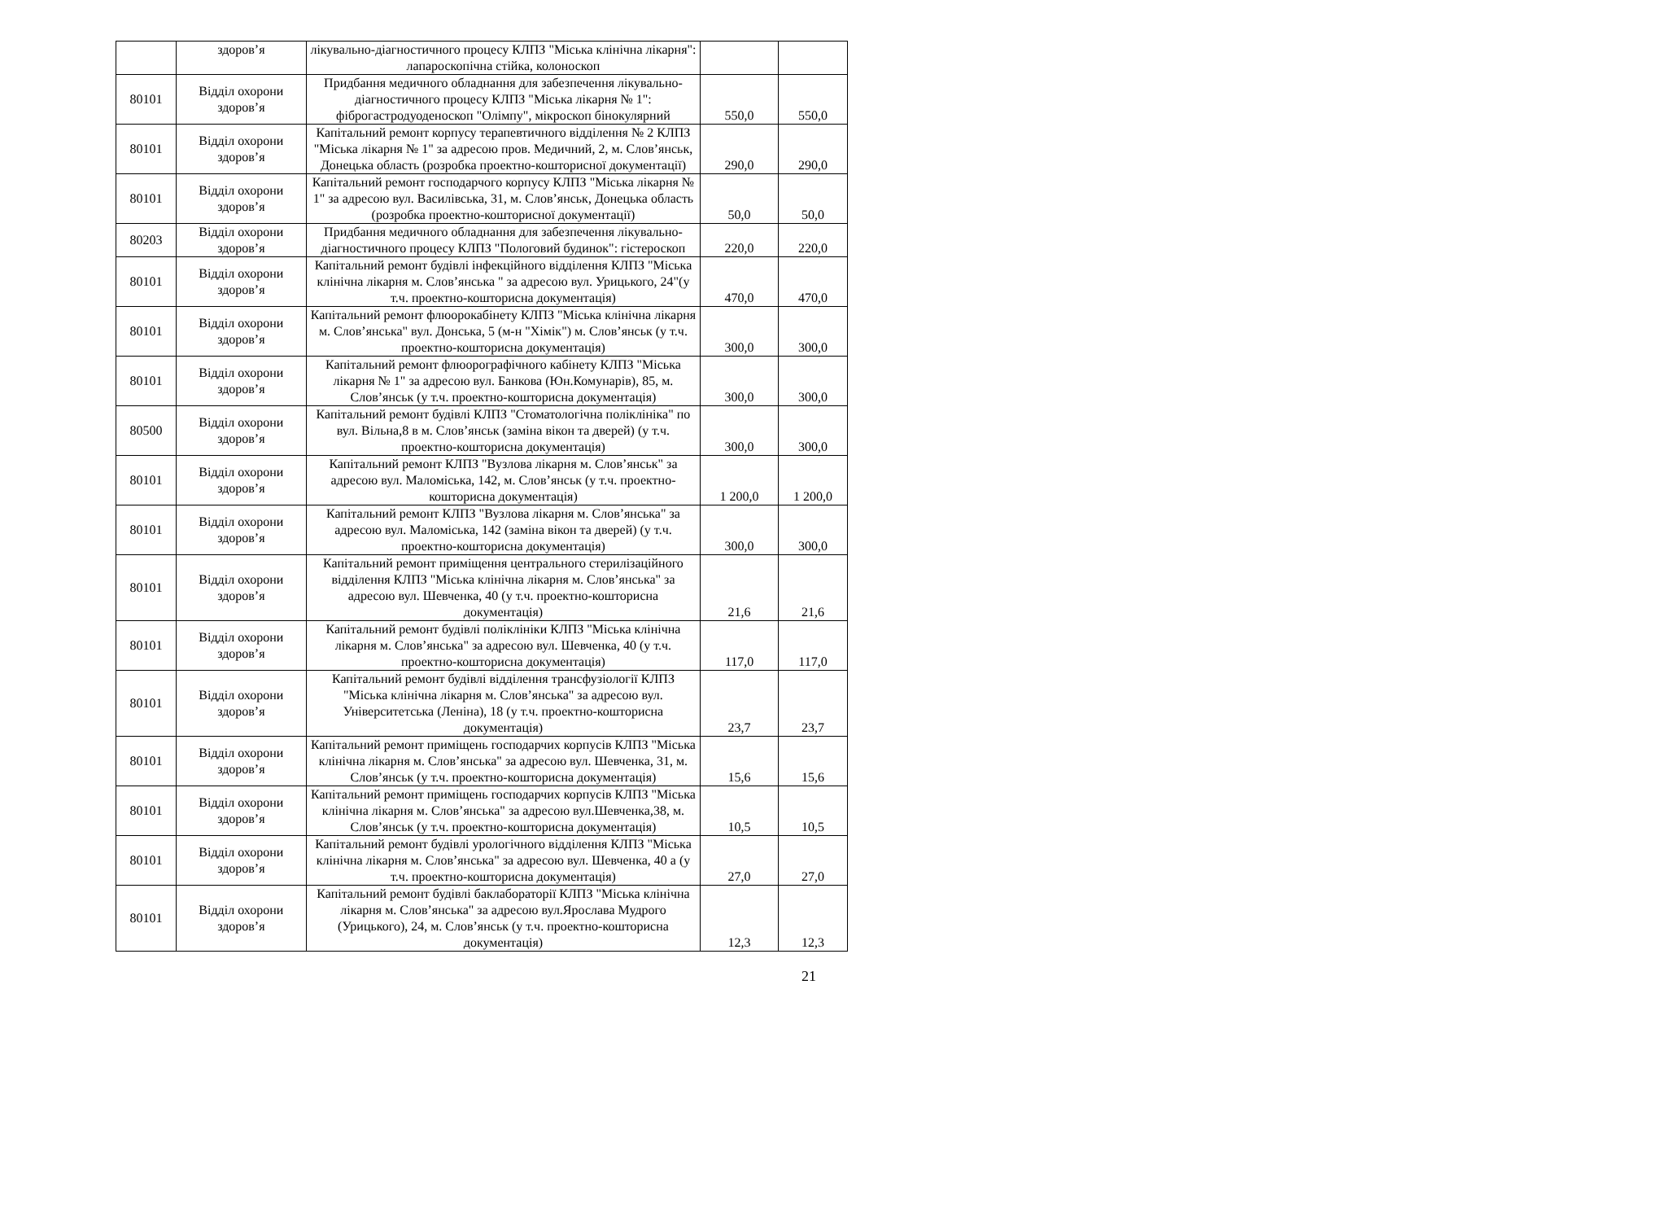| | здоров’я | лікувально-діагностичного процесу КЛПЗ "Міська клінічна лікарня": лапароскопічна стійка, колоноскоп | | |
| 80101 | Відділ охорони здоров’я | Придбання медичного обладнання для забезпечення лікувально-діагностичного процесу КЛПЗ "Міська лікарня № 1": фіброгастродуоденоскоп "Олімпу", мікроскоп бінокулярний | 550,0 | 550,0 |
| 80101 | Відділ охорони здоров’я | Капітальний ремонт корпусу терапевтичного відділення № 2 КЛПЗ "Міська лікарня № 1" за адресою пров. Медичний, 2, м. Слов’янськ, Донецька область (розробка проектно-кошторисної документації) | 290,0 | 290,0 |
| 80101 | Відділ охорони здоров’я | Капітальний ремонт господарчого корпусу КЛПЗ "Міська лікарня № 1" за адресою вул. Василівська, 31, м. Слов’янськ, Донецька область (розробка проектно-кошторисної документації) | 50,0 | 50,0 |
| 80203 | Відділ охорони здоров’я | Придбання медичного обладнання для забезпечення лікувально-діагностичного процесу КЛПЗ "Пологовий будинок": гістероскоп | 220,0 | 220,0 |
| 80101 | Відділ охорони здоров’я | Капітальний ремонт будівлі інфекційного відділення КЛПЗ "Міська клінічна лікарня м. Слов’янська " за адресою вул. Урицького, 24"(у т.ч. проектно-кошторисна документація) | 470,0 | 470,0 |
| 80101 | Відділ охорони здоров’я | Капітальний ремонт флюорокабінету КЛПЗ "Міська клінічна лікарня м. Слов’янська" вул. Донська, 5 (м-н "Хімік") м. Слов’янськ (у т.ч. проектно-кошторисна документація) | 300,0 | 300,0 |
| 80101 | Відділ охорони здоров’я | Капітальний ремонт флюорографічного кабінету КЛПЗ "Міська лікарня № 1" за адресою вул. Банкова (Юн.Комунарів), 85, м. Слов’янськ (у т.ч. проектно-кошторисна документація) | 300,0 | 300,0 |
| 80500 | Відділ охорони здоров’я | Капітальний ремонт будівлі КЛПЗ "Стоматологічна поліклініка" по вул. Вільна,8 в м. Слов’янськ (заміна вікон та дверей) (у т.ч. проектно-кошторисна документація) | 300,0 | 300,0 |
| 80101 | Відділ охорони здоров’я | Капітальний ремонт КЛПЗ "Вузлова лікарня м. Слов’янськ" за адресою вул. Маломіська, 142, м. Слов’янськ (у т.ч. проектно-кошторисна документація) | 1 200,0 | 1 200,0 |
| 80101 | Відділ охорони здоров’я | Капітальний ремонт КЛПЗ "Вузлова лікарня м. Слов’янська" за адресою вул. Маломіська, 142 (заміна вікон та дверей) (у т.ч. проектно-кошторисна документація) | 300,0 | 300,0 |
| 80101 | Відділ охорони здоров’я | Капітальний ремонт приміщення центрального стерилізаційного відділення КЛПЗ "Міська клінічна лікарня м. Слов’янська" за адресою вул. Шевченка, 40 (у т.ч. проектно-кошторисна документація) | 21,6 | 21,6 |
| 80101 | Відділ охорони здоров’я | Капітальний ремонт будівлі поліклініки КЛПЗ "Міська клінічна лікарня м. Слов’янська" за адресою вул. Шевченка, 40 (у т.ч. проектно-кошторисна документація) | 117,0 | 117,0 |
| 80101 | Відділ охорони здоров’я | Капітальний ремонт будівлі відділення трансфузіології КЛПЗ "Міська клінічна лікарня м. Слов’янська" за адресою вул. Університетська (Леніна), 18 (у т.ч. проектно-кошторисна документація) | 23,7 | 23,7 |
| 80101 | Відділ охорони здоров’я | Капітальний ремонт приміщень господарчих корпусів КЛПЗ "Міська клінічна лікарня м. Слов’янська" за адресою вул. Шевченка, 31, м. Слов’янськ (у т.ч. проектно-кошторисна документація) | 15,6 | 15,6 |
| 80101 | Відділ охорони здоров’я | Капітальний ремонт приміщень господарчих корпусів КЛПЗ "Міська клінічна лікарня м. Слов’янська" за адресою вул.Шевченка,38, м. Слов’янськ (у т.ч. проектно-кошторисна документація) | 10,5 | 10,5 |
| 80101 | Відділ охорони здоров’я | Капітальний ремонт будівлі урологічного відділення КЛПЗ "Міська клінічна лікарня м. Слов’янська" за адресою вул. Шевченка, 40 а (у т.ч. проектно-кошторисна документація) | 27,0 | 27,0 |
| 80101 | Відділ охорони здоров’я | Капітальний ремонт будівлі баклабораторії КЛПЗ "Міська клінічна лікарня м. Слов’янська" за адресою вул.Ярослава Мудрого (Урицького), 24, м. Слов’янськ (у т.ч. проектно-кошторисна документація) | 12,3 | 12,3 |
21